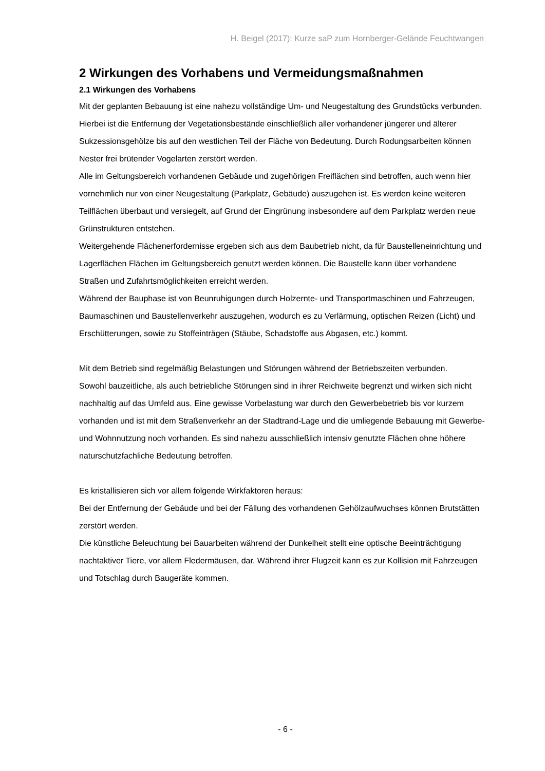H. Beigel (2017): Kurze saP zum Hornberger-Gelände Feuchtwangen
2 Wirkungen des Vorhabens und Vermeidungsmaßnahmen
2.1 Wirkungen des Vorhabens
Mit der geplanten Bebauung ist eine nahezu vollständige Um- und Neugestaltung des Grundstücks verbunden. Hierbei ist die Entfernung der Vegetationsbestände einschließlich aller vorhandener jüngerer und älterer Sukzessionsgehölze bis auf den westlichen Teil der Fläche von Bedeutung. Durch Rodungsarbeiten können Nester frei brütender Vogelarten zerstört werden.
Alle im Geltungsbereich vorhandenen Gebäude und zugehörigen Freiflächen sind betroffen, auch wenn hier vornehmlich nur von einer Neugestaltung (Parkplatz, Gebäude) auszugehen ist. Es werden keine weiteren Teilflächen überbaut und versiegelt, auf Grund der Eingrünung insbesondere auf dem Parkplatz werden neue Grünstrukturen entstehen.
Weitergehende Flächenerfordernisse ergeben sich aus dem Baubetrieb nicht, da für Baustelleneinrichtung und Lagerflächen Flächen im Geltungsbereich genutzt werden können. Die Baustelle kann über vorhandene Straßen und Zufahrtsmöglichkeiten erreicht werden.
Während der Bauphase ist von Beunruhigungen durch Holzernte- und Transportmaschinen und Fahrzeugen, Baumaschinen und Baustellenverkehr auszugehen, wodurch es zu Verlärmung, optischen Reizen (Licht) und Erschütterungen, sowie zu Stoffeinträgen (Stäube, Schadstoffe aus Abgasen, etc.) kommt.
Mit dem Betrieb sind regelmäßig Belastungen und Störungen während der Betriebszeiten verbunden.
Sowohl bauzeitliche, als auch betriebliche Störungen sind in ihrer Reichweite begrenzt und wirken sich nicht nachhaltig auf das Umfeld aus. Eine gewisse Vorbelastung war durch den Gewerbebetrieb bis vor kurzem vorhanden und ist mit dem Straßenverkehr an der Stadtrand-Lage und die umliegende Bebauung mit Gewerbe- und Wohnnutzung noch vorhanden. Es sind nahezu ausschließlich intensiv genutzte Flächen ohne höhere naturschutzfachliche Bedeutung betroffen.
Es kristallisieren sich vor allem folgende Wirkfaktoren heraus:
Bei der Entfernung der Gebäude und bei der Fällung des vorhandenen Gehölzaufwuchses können Brutstätten zerstört werden.
Die künstliche Beleuchtung bei Bauarbeiten während der Dunkelheit stellt eine optische Beeinträchtigung nachtaktiver Tiere, vor allem Fledermäusen, dar. Während ihrer Flugzeit kann es zur Kollision mit Fahrzeugen und Totschlag durch Baugeräte kommen.
- 6 -